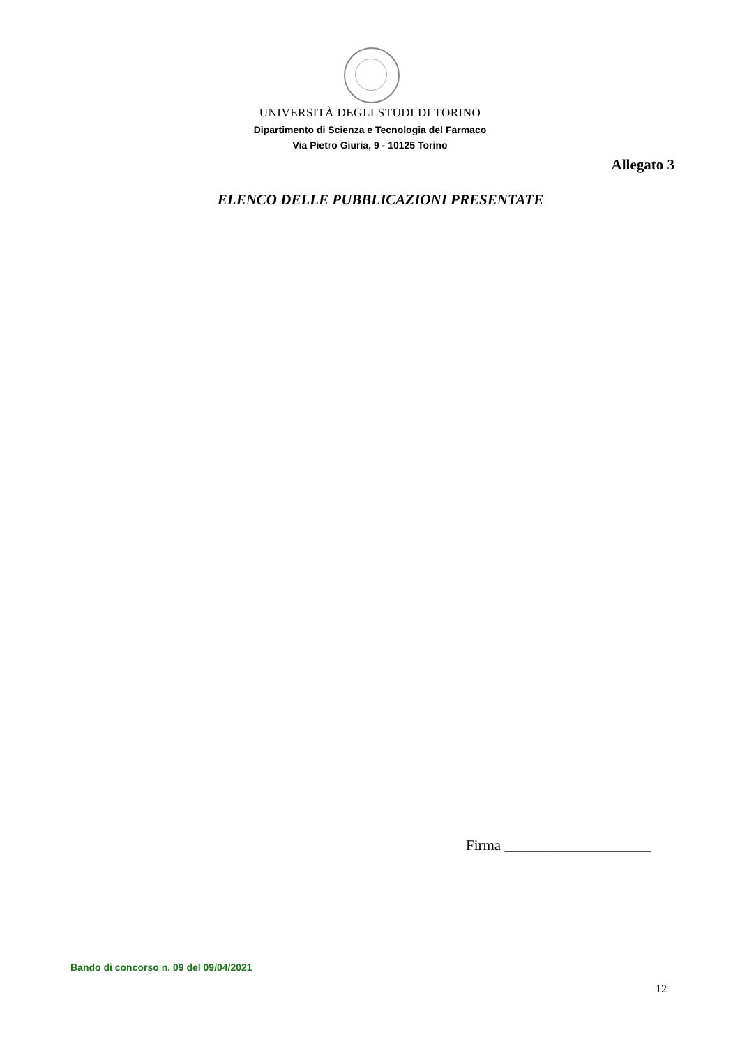UNIVERSITÀ DEGLI STUDI DI TORINO
Dipartimento di Scienza e Tecnologia del Farmaco
Via Pietro Giuria, 9 - 10125 Torino
Allegato 3
ELENCO DELLE PUBBLICAZIONI PRESENTATE
Firma ____________________
Bando di concorso n. 09 del 09/04/2021
12